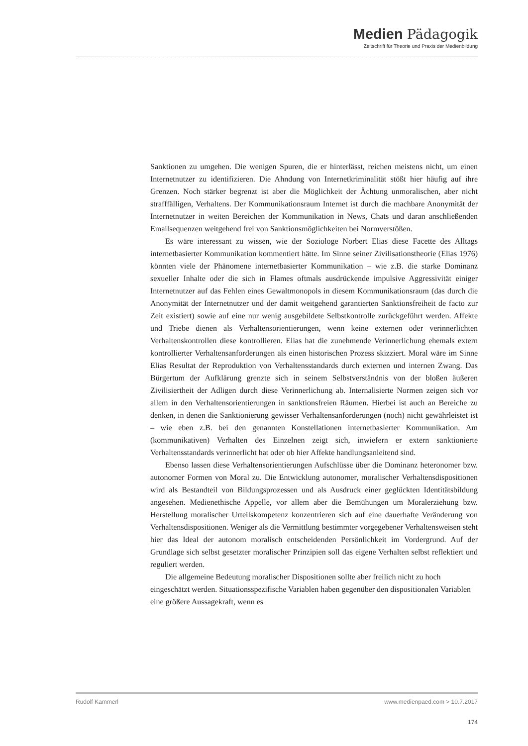Medien Pädagogik
Zeitschrift für Theorie und Praxis der Medienbildung
Sanktionen zu umgehen. Die wenigen Spuren, die er hinterlässt, reichen meistens nicht, um einen Internetnutzer zu identifizieren. Die Ahndung von Internetkriminalität stößt hier häufig auf ihre Grenzen. Noch stärker begrenzt ist aber die Möglichkeit der Ächtung unmoralischen, aber nicht strafffälligen, Verhaltens. Der Kommunikationsraum Internet ist durch die machbare Anonymität der Internetnutzer in weiten Bereichen der Kommunikation in News, Chats und daran anschließenden Emailsequenzen weitgehend frei von Sanktionsmöglichkeiten bei Normverstößen.
Es wäre interessant zu wissen, wie der Soziologe Norbert Elias diese Facette des Alltags internetbasierter Kommunikation kommentiert hätte. Im Sinne seiner Zivilisationstheorie (Elias 1976) könnten viele der Phänomene internetbasierter Kommunikation – wie z.B. die starke Dominanz sexueller Inhalte oder die sich in Flames oftmals ausdrückende impulsive Aggressivität einiger Internetnutzer auf das Fehlen eines Gewaltmonopols in diesem Kommunikationsraum (das durch die Anonymität der Internetnutzer und der damit weitgehend garantierten Sanktionsfreiheit de facto zur Zeit existiert) sowie auf eine nur wenig ausgebildete Selbstkontrolle zurückgeführt werden. Affekte und Triebe dienen als Verhaltensorientierungen, wenn keine externen oder verinnerlichten Verhaltenskontrollen diese kontrollieren. Elias hat die zunehmende Verinnerlichung ehemals extern kontrollierter Verhaltensanforderungen als einen historischen Prozess skizziert. Moral wäre im Sinne Elias Resultat der Reproduktion von Verhaltensstandards durch externen und internen Zwang. Das Bürgertum der Aufklärung grenzte sich in seinem Selbstverständnis von der bloßen äußeren Zivilisiertheit der Adligen durch diese Verinnerlichung ab. Internalisierte Normen zeigen sich vor allem in den Verhaltensorientierungen in sanktionsfreien Räumen. Hierbei ist auch an Bereiche zu denken, in denen die Sanktionierung gewisser Verhaltensanforderungen (noch) nicht gewährleistet ist – wie eben z.B. bei den genannten Konstellationen internetbasierter Kommunikation. Am (kommunikativen) Verhalten des Einzelnen zeigt sich, inwiefern er extern sanktionierte Verhaltensstandards verinnerlicht hat oder ob hier Affekte handlungsanleitend sind.
Ebenso lassen diese Verhaltensorientierungen Aufschlüsse über die Dominanz heteronomer bzw. autonomer Formen von Moral zu. Die Entwicklung autonomer, moralischer Verhaltensdispositionen wird als Bestandteil von Bildungsprozessen und als Ausdruck einer geglückten Identitätsbildung angesehen. Medienethische Appelle, vor allem aber die Bemühungen um Moralerziehung bzw. Herstellung moralischer Urteilskompetenz konzentrieren sich auf eine dauerhafte Veränderung von Verhaltensdispositionen. Weniger als die Vermittlung bestimmter vorgegebener Verhaltensweisen steht hier das Ideal der autonom moralisch entscheidenden Persönlichkeit im Vordergrund. Auf der Grundlage sich selbst gesetzter moralischer Prinzipien soll das eigene Verhalten selbst reflektiert und reguliert werden.
Die allgemeine Bedeutung moralischer Dispositionen sollte aber freilich nicht zu hoch eingeschätzt werden. Situationsspezifische Variablen haben gegenüber den dispositionalen Variablen eine größere Aussagekraft, wenn es
Rudolf Kammerl www.medienpaed.com > 10.7.2017
174